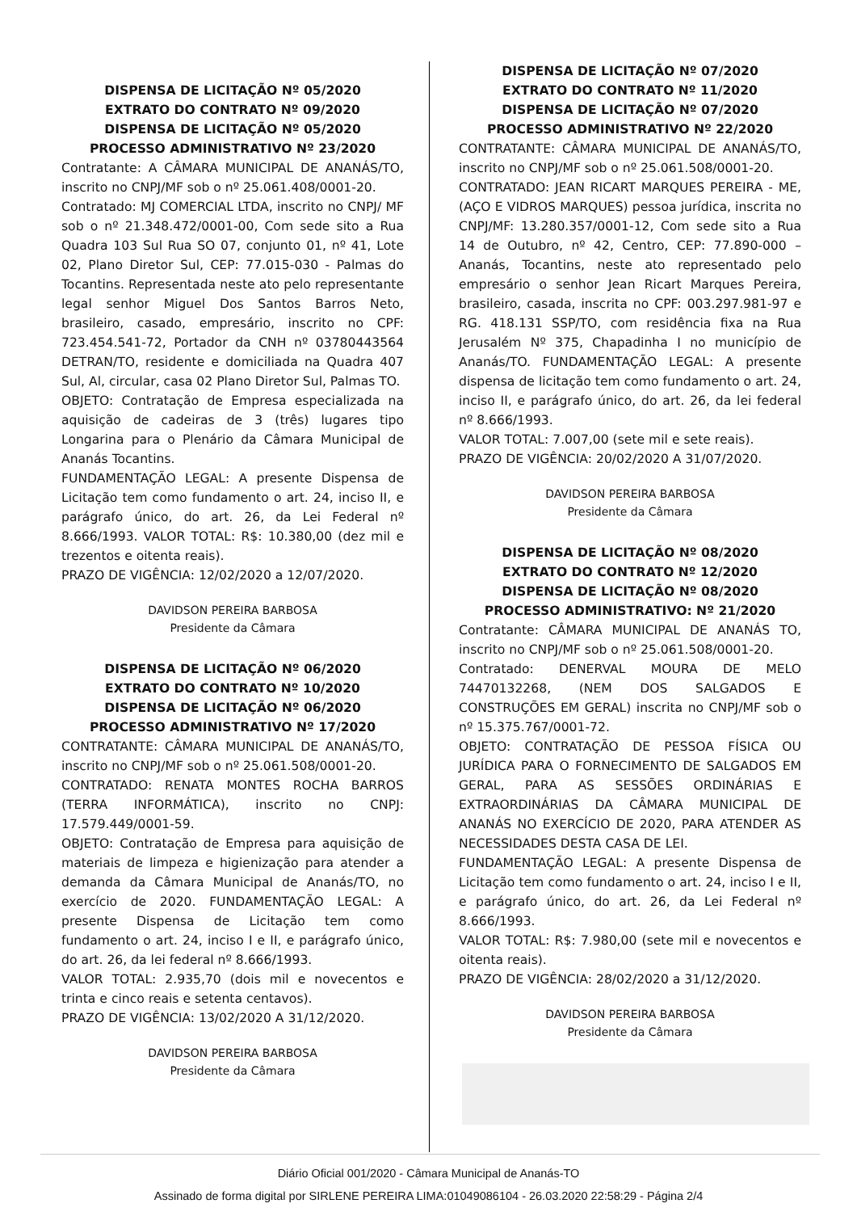DISPENSA DE LICITAÇÃO Nº 05/2020
EXTRATO DO CONTRATO Nº 09/2020
DISPENSA DE LICITAÇÃO Nº 05/2020
PROCESSO ADMINISTRATIVO Nº 23/2020
Contratante: A CÂMARA MUNICIPAL DE ANANÁS/TO, inscrito no CNPJ/MF sob o nº 25.061.408/0001-20.
Contratado: MJ COMERCIAL LTDA, inscrito no CNPJ/ MF sob o nº 21.348.472/0001-00, Com sede sito a Rua Quadra 103 Sul Rua SO 07, conjunto 01, nº 41, Lote 02, Plano Diretor Sul, CEP: 77.015-030 - Palmas do Tocantins. Representada neste ato pelo representante legal senhor Miguel Dos Santos Barros Neto, brasileiro, casado, empresário, inscrito no CPF: 723.454.541-72, Portador da CNH nº 03780443564 DETRAN/TO, residente e domiciliada na Quadra 407 Sul, Al, circular, casa 02 Plano Diretor Sul, Palmas TO.
OBJETO: Contratação de Empresa especializada na aquisição de cadeiras de 3 (três) lugares tipo Longarina para o Plenário da Câmara Municipal de Ananás Tocantins.
FUNDAMENTAÇÃO LEGAL: A presente Dispensa de Licitação tem como fundamento o art. 24, inciso II, e parágrafo único, do art. 26, da Lei Federal nº 8.666/1993. VALOR TOTAL: R$: 10.380,00 (dez mil e trezentos e oitenta reais).
PRAZO DE VIGÊNCIA: 12/02/2020 a 12/07/2020.
DAVIDSON PEREIRA BARBOSA
Presidente da Câmara
DISPENSA DE LICITAÇÃO Nº 06/2020
EXTRATO DO CONTRATO Nº 10/2020
DISPENSA DE LICITAÇÃO Nº 06/2020
PROCESSO ADMINISTRATIVO Nº 17/2020
CONTRATANTE: CÂMARA MUNICIPAL DE ANANÁS/TO, inscrito no CNPJ/MF sob o nº 25.061.508/0001-20.
CONTRATADO: RENATA MONTES ROCHA BARROS (TERRA INFORMÁTICA), inscrito no CNPJ: 17.579.449/0001-59.
OBJETO: Contratação de Empresa para aquisição de materiais de limpeza e higienização para atender a demanda da Câmara Municipal de Ananás/TO, no exercício de 2020. FUNDAMENTAÇÃO LEGAL: A presente Dispensa de Licitação tem como fundamento o art. 24, inciso I e II, e parágrafo único, do art. 26, da lei federal nº 8.666/1993.
VALOR TOTAL: 2.935,70 (dois mil e novecentos e trinta e cinco reais e setenta centavos).
PRAZO DE VIGÊNCIA: 13/02/2020 A 31/12/2020.
DAVIDSON PEREIRA BARBOSA
Presidente da Câmara
DISPENSA DE LICITAÇÃO Nº 07/2020
EXTRATO DO CONTRATO Nº 11/2020
DISPENSA DE LICITAÇÃO Nº 07/2020
PROCESSO ADMINISTRATIVO Nº 22/2020
CONTRATANTE: CÂMARA MUNICIPAL DE ANANÁS/TO, inscrito no CNPJ/MF sob o nº 25.061.508/0001-20.
CONTRATADO: JEAN RICART MARQUES PEREIRA - ME, (AÇO E VIDROS MARQUES) pessoa jurídica, inscrita no CNPJ/MF: 13.280.357/0001-12, Com sede sito a Rua 14 de Outubro, nº 42, Centro, CEP: 77.890-000 – Ananás, Tocantins, neste ato representado pelo empresário o senhor Jean Ricart Marques Pereira, brasileiro, casada, inscrita no CPF: 003.297.981-97 e RG. 418.131 SSP/TO, com residência fixa na Rua Jerusalém Nº 375, Chapadinha I no município de Ananás/TO. FUNDAMENTAÇÃO LEGAL: A presente dispensa de licitação tem como fundamento o art. 24, inciso II, e parágrafo único, do art. 26, da lei federal nº 8.666/1993.
VALOR TOTAL: 7.007,00 (sete mil e sete reais).
PRAZO DE VIGÊNCIA: 20/02/2020 A 31/07/2020.
DAVIDSON PEREIRA BARBOSA
Presidente da Câmara
DISPENSA DE LICITAÇÃO Nº 08/2020
EXTRATO DO CONTRATO Nº 12/2020
DISPENSA DE LICITAÇÃO Nº 08/2020
PROCESSO ADMINISTRATIVO: Nº 21/2020
Contratante: CÂMARA MUNICIPAL DE ANANÁS TO, inscrito no CNPJ/MF sob o nº 25.061.508/0001-20.
Contratado: DENERVAL MOURA DE MELO 74470132268, (NEM DOS SALGADOS E CONSTRUÇÕES EM GERAL) inscrita no CNPJ/MF sob o nº 15.375.767/0001-72.
OBJETO: CONTRATAÇÃO DE PESSOA FÍSICA OU JURÍDICA PARA O FORNECIMENTO DE SALGADOS EM GERAL, PARA AS SESSÕES ORDINÁRIAS E EXTRAORDINÁRIAS DA CÂMARA MUNICIPAL DE ANANÁS NO EXERCÍCIO DE 2020, PARA ATENDER AS NECESSIDADES DESTA CASA DE LEI.
FUNDAMENTAÇÃO LEGAL: A presente Dispensa de Licitação tem como fundamento o art. 24, inciso I e II, e parágrafo único, do art. 26, da Lei Federal nº 8.666/1993.
VALOR TOTAL: R$: 7.980,00 (sete mil e novecentos e oitenta reais).
PRAZO DE VIGÊNCIA: 28/02/2020 a 31/12/2020.
DAVIDSON PEREIRA BARBOSA
Presidente da Câmara
Diário Oficial 001/2020 - Câmara Municipal de Ananás-TO
Assinado de forma digital por SIRLENE PEREIRA LIMA:01049086104 - 26.03.2020 22:58:29 - Página 2/4